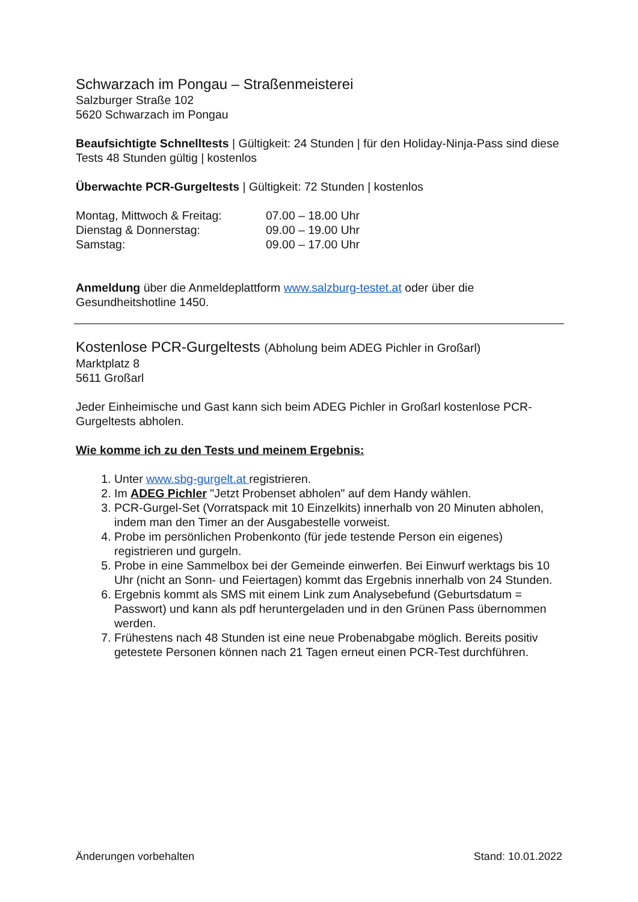Schwarzach im Pongau – Straßenmeisterei
Salzburger Straße 102
5620 Schwarzach im Pongau
Beaufsichtigte Schnelltests | Gültigkeit: 24 Stunden | für den Holiday-Ninja-Pass sind diese Tests 48 Stunden gültig | kostenlos
Überwachte PCR-Gurgeltests | Gültigkeit: 72 Stunden | kostenlos
| Montag, Mittwoch & Freitag: | 07.00 – 18.00 Uhr |
| Dienstag & Donnerstag: | 09.00 – 19.00 Uhr |
| Samstag: | 09.00 – 17.00 Uhr |
Anmeldung über die Anmeldeplattform www.salzburg-testet.at oder über die Gesundheitshotline 1450.
Kostenlose PCR-Gurgeltests (Abholung beim ADEG Pichler in Großarl)
Marktplatz 8
5611 Großarl
Jeder Einheimische und Gast kann sich beim ADEG Pichler in Großarl kostenlose PCR-Gurgeltests abholen.
Wie komme ich zu den Tests und meinem Ergebnis:
1. Unter www.sbg-gurgelt.at registrieren.
2. Im ADEG Pichler "Jetzt Probenset abholen" auf dem Handy wählen.
3. PCR-Gurgel-Set (Vorratspack mit 10 Einzelkits) innerhalb von 20 Minuten abholen, indem man den Timer an der Ausgabestelle vorweist.
4. Probe im persönlichen Probenkonto (für jede testende Person ein eigenes) registrieren und gurgeln.
5. Probe in eine Sammelbox bei der Gemeinde einwerfen. Bei Einwurf werktags bis 10 Uhr (nicht an Sonn- und Feiertagen) kommt das Ergebnis innerhalb von 24 Stunden.
6. Ergebnis kommt als SMS mit einem Link zum Analysebefund (Geburtsdatum = Passwort) und kann als pdf heruntergeladen und in den Grünen Pass übernommen werden.
7. Frühestens nach 48 Stunden ist eine neue Probenabgabe möglich. Bereits positiv getestete Personen können nach 21 Tagen erneut einen PCR-Test durchführen.
Änderungen vorbehalten Stand: 10.01.2022